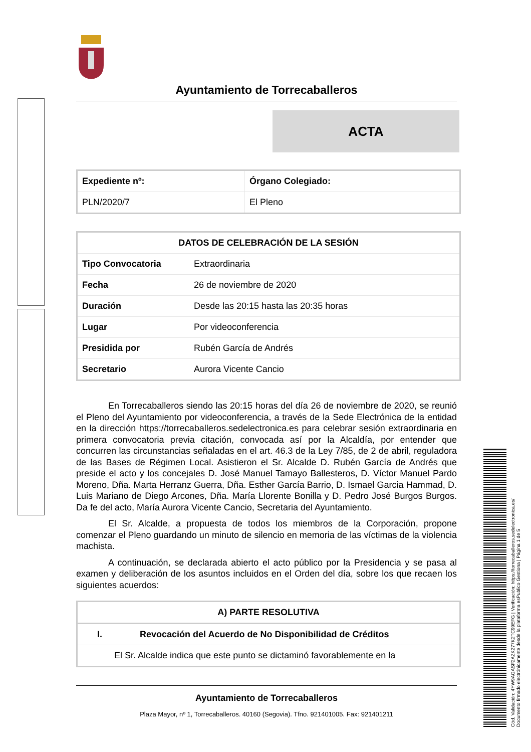Ayuntamiento de Torrecaballeros
ACTA
| Expediente nº: | Órgano Colegiado: |
| --- | --- |
| PLN/2020/7 | El Pleno |
| DATOS DE CELEBRACIÓN DE LA SESIÓN | |
| --- | --- |
| Tipo Convocatoria | Extraordinaria |
| Fecha | 26 de noviembre de 2020 |
| Duración | Desde las 20:15 hasta las 20:35 horas |
| Lugar | Por videoconferencia |
| Presidida por | Rubén García de Andrés |
| Secretario | Aurora Vicente Cancio |
En Torrecaballeros siendo las 20:15 horas del día 26 de noviembre de 2020, se reunió el Pleno del Ayuntamiento por videoconferencia, a través de la Sede Electrónica de la entidad en la dirección https://torrecaballeros.sedelectronica.es para celebrar sesión extraordinaria en primera convocatoria previa citación, convocada así por la Alcaldía, por entender que concurren las circunstancias señaladas en el art. 46.3 de la Ley 7/85, de 2 de abril, reguladora de las Bases de Régimen Local. Asistieron el Sr. Alcalde D. Rubén García de Andrés que preside el acto y los concejales D. José Manuel Tamayo Ballesteros, D. Víctor Manuel Pardo Moreno, Dña. Marta Herranz Guerra, Dña. Esther García Barrio, D. Ismael Garcia Hammad, D. Luis Mariano de Diego Arcones, Dña. María Llorente Bonilla y D. Pedro José Burgos Burgos. Da fe del acto, María Aurora Vicente Cancio, Secretaria del Ayuntamiento.
El Sr. Alcalde, a propuesta de todos los miembros de la Corporación, propone comenzar el Pleno guardando un minuto de silencio en memoria de las víctimas de la violencia machista.
A continuación, se declarada abierto el acto público por la Presidencia y se pasa al examen y deliberación de los asuntos incluidos en el Orden del día, sobre los que recaen los siguientes acuerdos:
| A) PARTE RESOLUTIVA |
| --- |
| I. Revocación del Acuerdo de No Disponibilidad de Créditos |
| El Sr. Alcalde indica que este punto se dictaminó favorablemente en la |
Ayuntamiento de Torrecaballeros
Plaza Mayor, nº 1, Torrecaballeros. 40160 (Segovia). Tfno. 921401005. Fax: 921401211
Cód. Validación: 4YW9AGASF2AZK277K2TC99EFG | Verificación: https://torrecaballeros.sedelectronica.es/
Documento firmado electrónicamente desde la plataforma esPublico Gestiona | Página 1 de 5